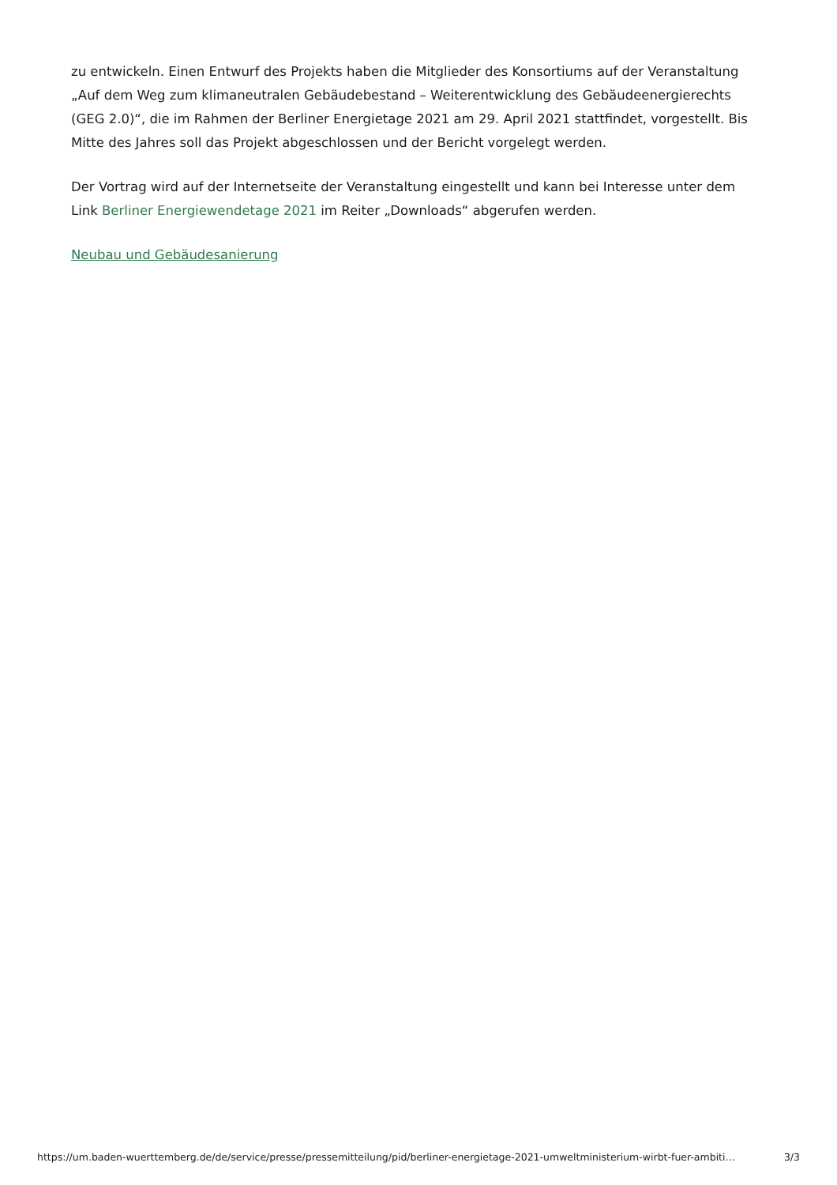zu entwickeln. Einen Entwurf des Projekts haben die Mitglieder des Konsortiums auf der Veranstaltung „Auf dem Weg zum klimaneutralen Gebäudebestand – Weiterentwicklung des Gebäudeenergierechts (GEG 2.0)“, die im Rahmen der Berliner Energietage 2021 am 29. April 2021 stattfindet, vorgestellt. Bis Mitte des Jahres soll das Projekt abgeschlossen und der Bericht vorgelegt werden.
Der Vortrag wird auf der Internetseite der Veranstaltung eingestellt und kann bei Interesse unter dem Link Berliner Energiewendetage 2021 im Reiter „Downloads“ abgerufen werden.
Neubau und Gebäudesanierung
https://um.baden-wuerttemberg.de/de/service/presse/pressemitteilung/pid/berliner-energietage-2021-umweltministerium-wirbt-fuer-ambiti… 3/3